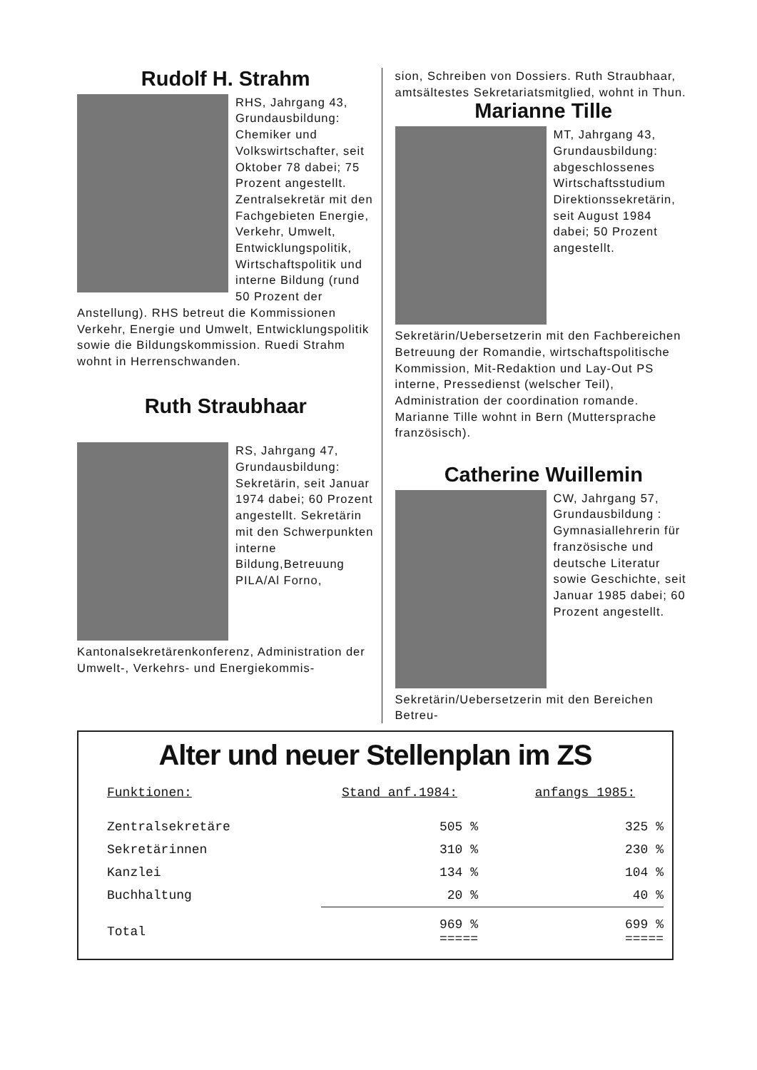Rudolf H. Strahm
RHS, Jahrgang 43, Grundausbildung: Chemiker und Volkswirtschafter, seit Oktober 78 dabei; 75 Prozent angestellt. Zentralsekretär mit den Fachgebieten Energie, Verkehr, Umwelt, Entwicklungspolitik, Wirtschaftspolitik und interne Bildung (rund 50 Prozent der Anstellung). RHS betreut die Kommissionen Verkehr, Energie und Umwelt, Entwicklungspolitik sowie die Bildungskommission. Ruedi Strahm wohnt in Herrenschwanden.
Ruth Straubhaar
RS, Jahrgang 47, Grundausbildung: Sekretärin, seit Januar 1974 dabei; 60 Prozent angestellt. Sekretärin mit den Schwerpunkten interne Bildung,Betreuung PILA/Al Forno, Kantonalsekretärenkonferenz, Administration der Umwelt-, Verkehrs- und Energiekommis-
sion, Schreiben von Dossiers. Ruth Straubhaar, amtsältestes Sekretariatsmitglied, wohnt in Thun.
Marianne Tille
MT, Jahrgang 43, Grundausbildung: abgeschlossenes Wirtschaftsstudium Direktionssekretärin, seit August 1984 dabei; 50 Prozent angestellt. Sekretärin/Uebersetzerin mit den Fachbereichen Betreuung der Romandie, wirtschaftspolitische Kommission, Mit-Redaktion und Lay-Out PS interne, Pressedienst (welscher Teil), Administration der coordination romande. Marianne Tille wohnt in Bern (Muttersprache französisch).
Catherine Wuillemin
CW, Jahrgang 57, Grundausbildung : Gymnasiallehrerin für französische und deutsche Literatur sowie Geschichte, seit Januar 1985 dabei; 60 Prozent angestellt. Sekretärin/Uebersetzerin mit den Bereichen Betreu-
Alter und neuer Stellenplan im ZS
| Funktionen: | Stand anf.1984: | anfangs 1985: |
| --- | --- | --- |
| Zentralsekretäre | 505 % | 325 % |
| Sekretärinnen | 310 % | 230 % |
| Kanzlei | 134 % | 104 % |
| Buchhaltung | 20 % | 40 % |
| Total | 969 % ===== | 699 % ===== |